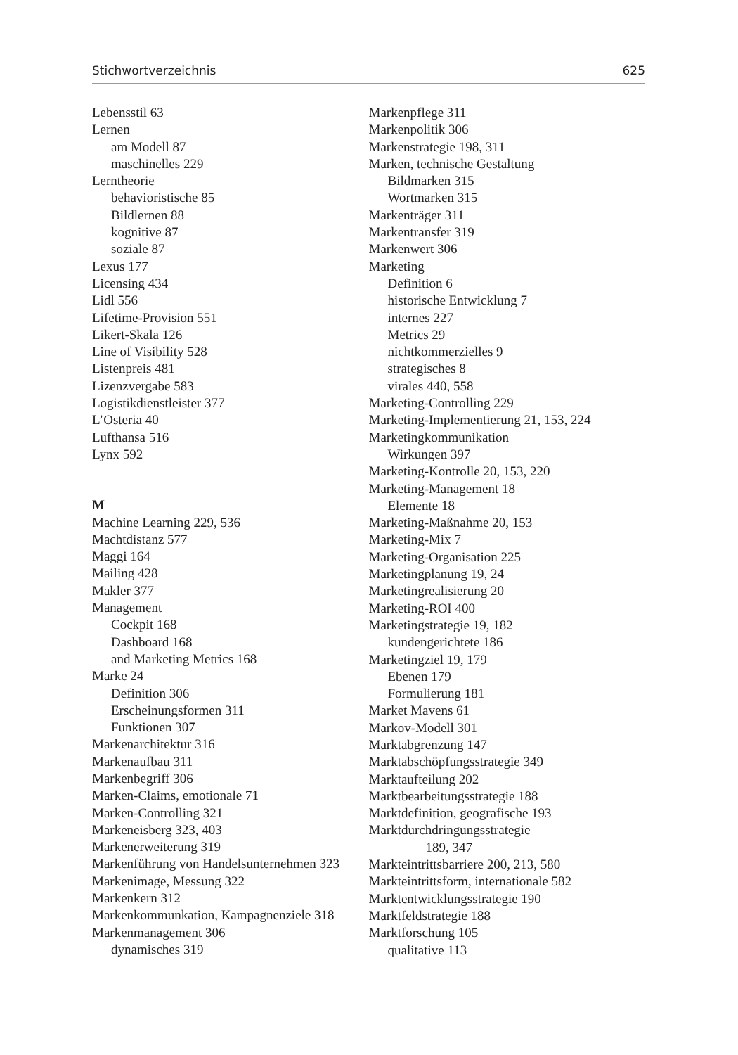Stichwortverzeichnis 625
Lebensstil 63
Lernen
am Modell 87
maschinelles 229
Lerntheorie
behavioristische 85
Bildlernen 88
kognitive 87
soziale 87
Lexus 177
Licensing 434
Lidl 556
Lifetime-Provision 551
Likert-Skala 126
Line of Visibility 528
Listenpreis 481
Lizenzvergabe 583
Logistikdienstleister 377
L’Osteria 40
Lufthansa 516
Lynx 592
M
Machine Learning 229, 536
Machtdistanz 577
Maggi 164
Mailing 428
Makler 377
Management
Cockpit 168
Dashboard 168
and Marketing Metrics 168
Marke 24
Definition 306
Erscheinungsformen 311
Funktionen 307
Markenarchitektur 316
Markenaufbau 311
Markenbegriff 306
Marken-Claims, emotionale 71
Marken-Controlling 321
Markeneisberg 323, 403
Markenerweiterung 319
Markenführung von Handelsunternehmen 323
Markenimage, Messung 322
Markenkern 312
Markenkommunkation, Kampagnenziele 318
Markenmanagement 306
dynamisches 319
Markenpflege 311
Markenpolitik 306
Markenstrategie 198, 311
Marken, technische Gestaltung
Bildmarken 315
Wortmarken 315
Markenträger 311
Markentransfer 319
Markenwert 306
Marketing
Definition 6
historische Entwicklung 7
internes 227
Metrics 29
nichtkommerzielles 9
strategisches 8
virales 440, 558
Marketing-Controlling 229
Marketing-Implementierung 21, 153, 224
Marketingkommunikation
Wirkungen 397
Marketing-Kontrolle 20, 153, 220
Marketing-Management 18
Elemente 18
Marketing-Maßnahme 20, 153
Marketing-Mix 7
Marketing-Organisation 225
Marketingplanung 19, 24
Marketingrealisierung 20
Marketing-ROI 400
Marketingstrategie 19, 182
kundengerichtete 186
Marketingziel 19, 179
Ebenen 179
Formulierung 181
Market Mavens 61
Markov-Modell 301
Marktabgrenzung 147
Marktabschöpfungsstrategie 349
Marktaufteilung 202
Marktbearbeitungsstrategie 188
Marktdefinition, geografische 193
Marktdurchdringungsstrategie
189, 347
Markteintrittsbarriere 200, 213, 580
Markteintrittsform, internationale 582
Marktentwicklungsstrategie 190
Marktfeldstrategie 188
Marktforschung 105
qualitative 113